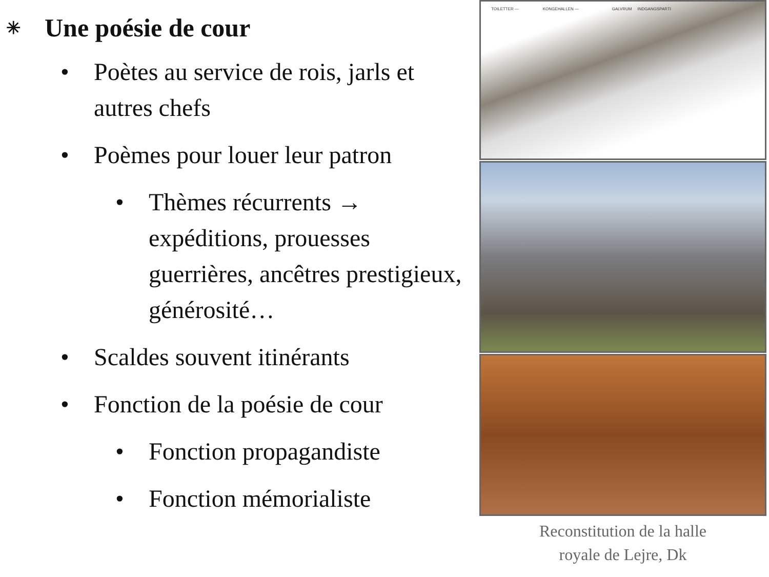✳ Une poésie de cour
• Poètes au service de rois, jarls et autres chefs
• Poèmes pour louer leur patron
• Thèmes récurrents → expéditions, prouesses guerrières, ancêtres prestigieux, générosité…
• Scaldes souvent itinérants
• Fonction de la poésie de cour
• Fonction propagandiste
• Fonction mémorialiste
TOILETTER — KONGEHALLEN — GALVRUM INDGANGSPARTI
Reconstitution de la halle
royale de Lejre, Dk